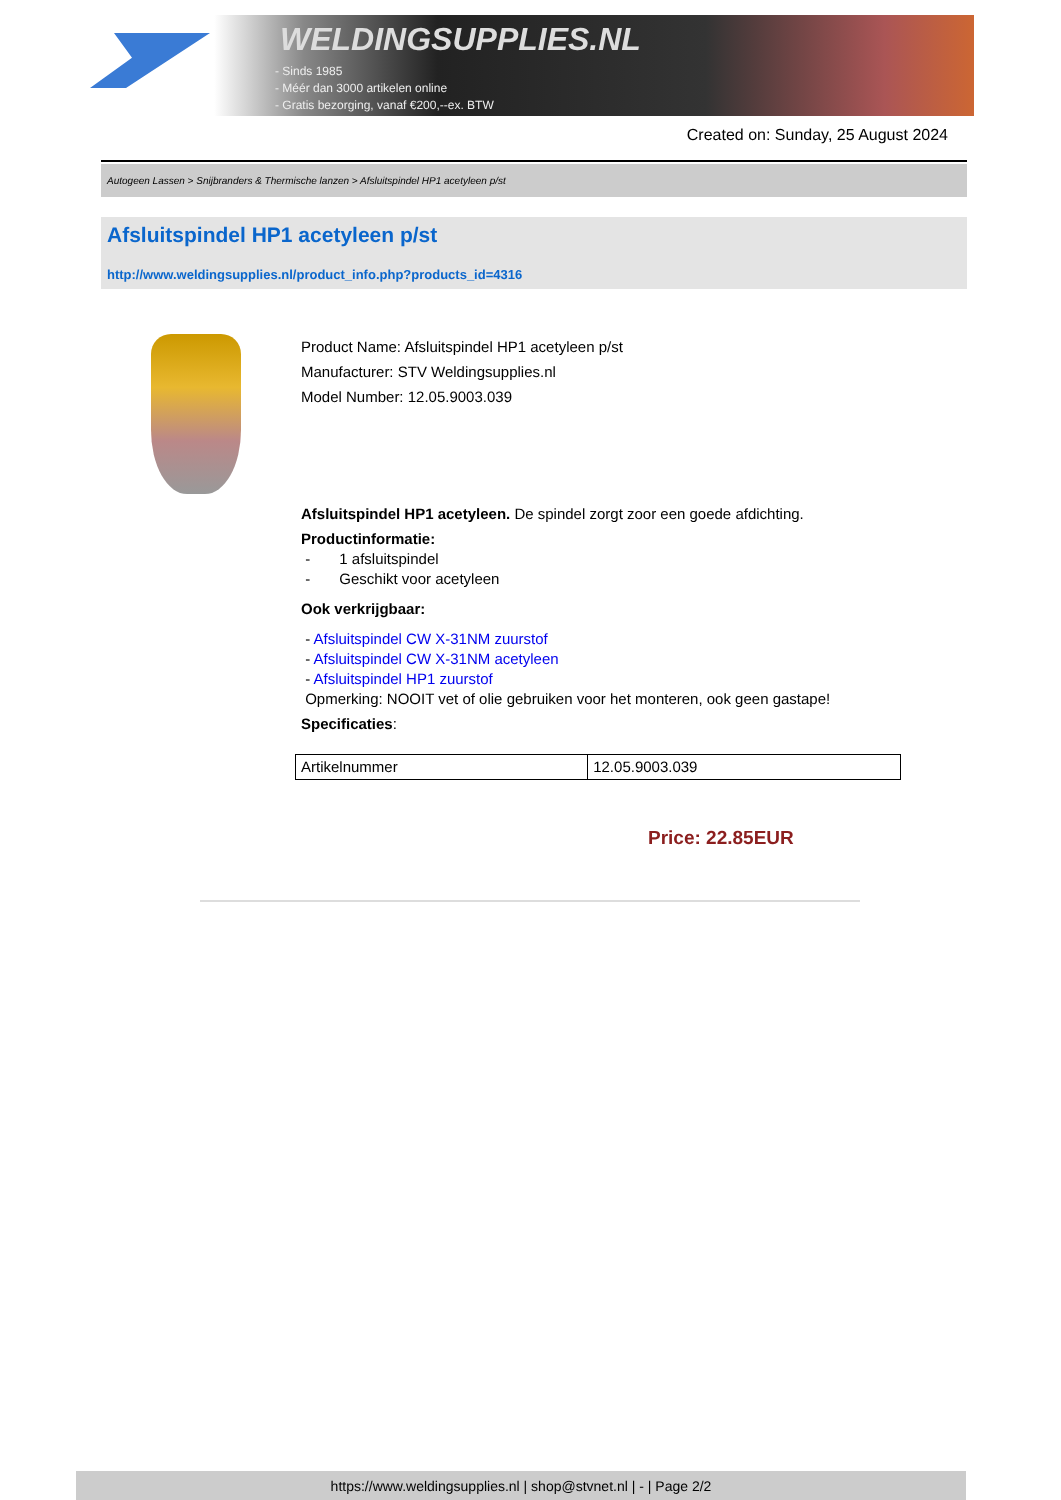WELDINGSUPPLIES.NL
- Sinds 1985
- Méér dan 3000 artikelen online
- Gratis bezorging, vanaf €200,--ex. BTW
Created on: Sunday, 25 August 2024
Autogeen Lassen > Snijbranders & Thermische lanzen > Afsluitspindel HP1 acetyleen p/st
Afsluitspindel HP1 acetyleen p/st
http://www.weldingsupplies.nl/product_info.php?products_id=4316
Product Name: Afsluitspindel HP1 acetyleen p/st
Manufacturer: STV Weldingsupplies.nl
Model Number: 12.05.9003.039
Afsluitspindel HP1 acetyleen. De spindel zorgt zoor een goede afdichting.
Productinformatie:
- 1 afsluitspindel
- Geschikt voor acetyleen
Ook verkrijgbaar:
- Afsluitspindel CW X-31NM zuurstof
- Afsluitspindel CW X-31NM acetyleen
- Afsluitspindel HP1 zuurstof
Opmerking: NOOIT vet of olie gebruiken voor het monteren, ook geen gastape!
Specificaties:
| Artikelnummer | 12.05.9003.039 |
Price: 22.85EUR
https://www.weldingsupplies.nl | shop@stvnet.nl | - | Page 2/2